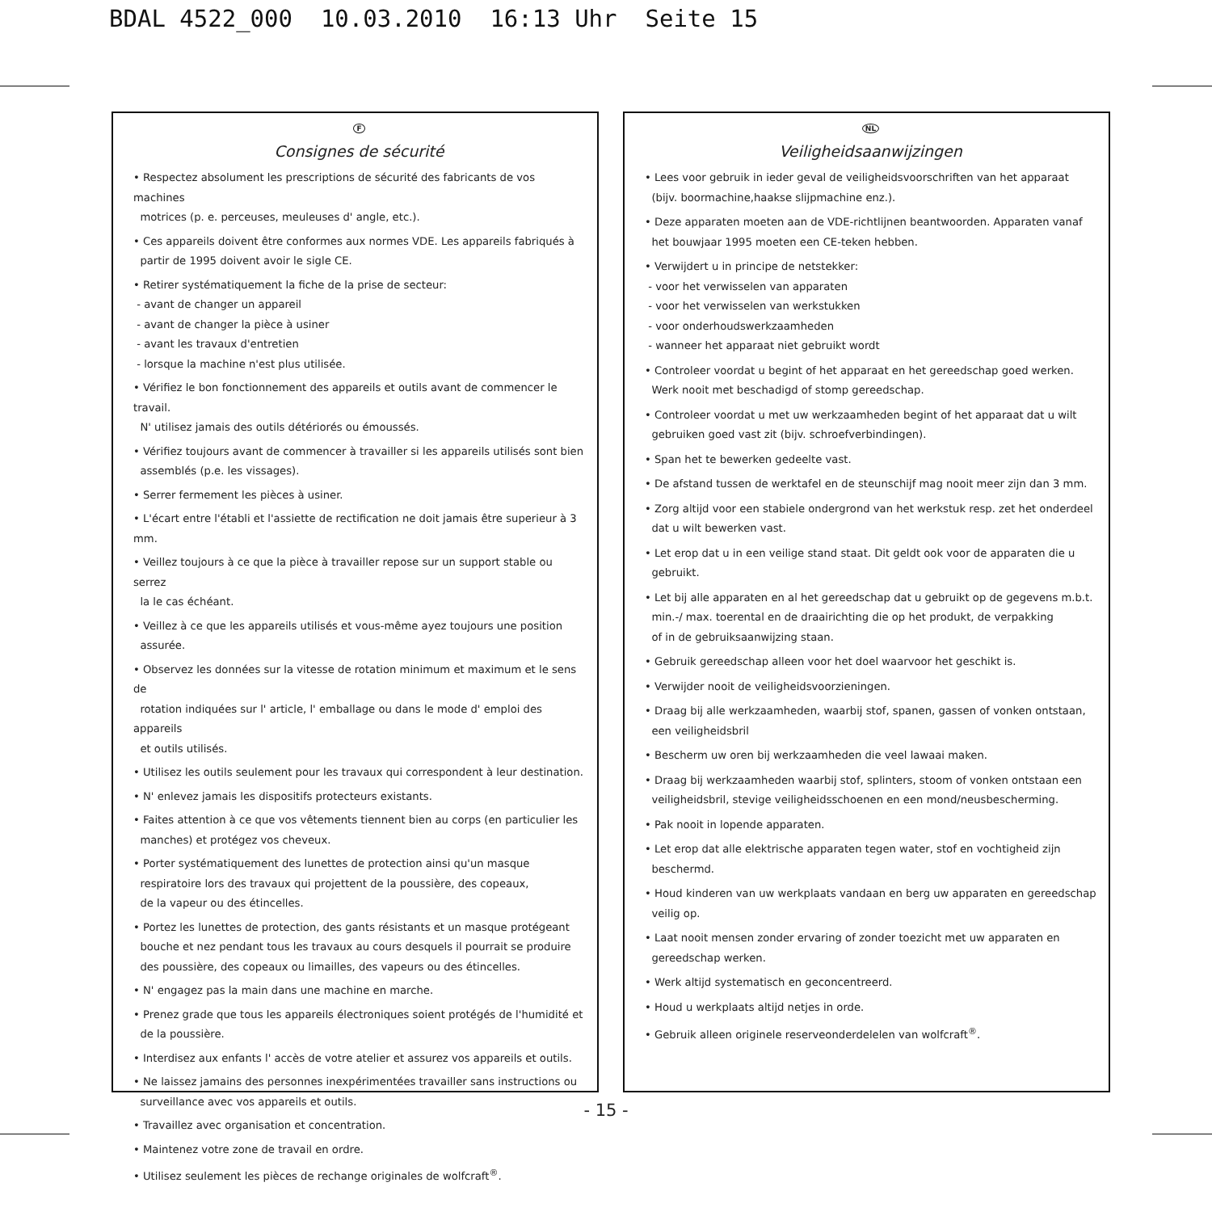BDAL 4522_000 10.03.2010 16:13 Uhr Seite 15
F
Consignes de sécurité
• Respectez absolument les prescriptions de sécurité des fabricants de vos machines
motrices (p. e. perceuses, meuleuses d' angle, etc.).
• Ces appareils doivent être conformes aux normes VDE. Les appareils fabriqués à
partir de 1995 doivent avoir le sigle CE.
• Retirer systématiquement la fiche de la prise de secteur:
- avant de changer un appareil
- avant de changer la pièce à usiner
- avant les travaux d'entretien
- lorsque la machine n'est plus utilisée.
• Vérifiez le bon fonctionnement des appareils et outils avant de commencer le travail.
N' utilisez jamais des outils détériorés ou émoussés.
• Vérifiez toujours avant de commencer à travailler si les appareils utilisés sont bien
assemblés (p.e. les vissages).
• Serrer fermement les pièces à usiner.
• L'écart entre l'établi et l'assiette de rectification ne doit jamais être superieur à 3 mm.
• Veillez toujours à ce que la pièce à travailler repose sur un support stable ou serrez
la le cas échéant.
• Veillez à ce que les appareils utilisés et vous-même ayez toujours une position
assurée.
• Observez les données sur la vitesse de rotation minimum et maximum et le sens de
rotation indiquées sur l' article, l' emballage ou dans le mode d' emploi des appareils
et outils utilisés.
• Utilisez les outils seulement pour les travaux qui correspondent à leur destination.
• N' enlevez jamais les dispositifs protecteurs existants.
• Faites attention à ce que vos vêtements tiennent bien au corps (en particulier les
manches) et protégez vos cheveux.
• Porter systématiquement des lunettes de protection ainsi qu'un masque
respiratoire lors des travaux qui projettent de la poussière, des copeaux,
de la vapeur ou des étincelles.
• Portez les lunettes de protection, des gants résistants et un masque protégeant
bouche et nez pendant tous les travaux au cours desquels il pourrait se produire
des poussière, des copeaux ou limailles, des vapeurs ou des étincelles.
• N' engagez pas la main dans une machine en marche.
• Prenez grade que tous les appareils électroniques soient protégés de l'humidité et
de la poussière.
• Interdisez aux enfants l' accès de votre atelier et assurez vos appareils et outils.
• Ne laissez jamains des personnes inexpérimentées travailler sans instructions ou
surveillance avec vos appareils et outils.
• Travaillez avec organisation et concentration.
• Maintenez votre zone de travail en ordre.
• Utilisez seulement les pièces de rechange originales de wolfcraft<sup>®</sup>.
NL
Veiligheidsaanwijzingen
• Lees voor gebruik in ieder geval de veiligheidsvoorschriften van het apparaat
(bijv. boormachine,haakse slijpmachine enz.).
• Deze apparaten moeten aan de VDE-richtlijnen beantwoorden. Apparaten vanaf
het bouwjaar 1995 moeten een CE-teken hebben.
• Verwijdert u in principe de netstekker:
- voor het verwisselen van apparaten
- voor het verwisselen van werkstukken
- voor onderhoudswerkzaamheden
- wanneer het apparaat niet gebruikt wordt
• Controleer voordat u begint of het apparaat en het gereedschap goed werken.
Werk nooit met beschadigd of stomp gereedschap.
• Controleer voordat u met uw werkzaamheden begint of het apparaat dat u wilt
gebruiken goed vast zit (bijv. schroefverbindingen).
• Span het te bewerken gedeelte vast.
• De afstand tussen de werktafel en de steunschijf mag nooit meer zijn dan 3 mm.
• Zorg altijd voor een stabiele ondergrond van het werkstuk resp. zet het onderdeel
dat u wilt bewerken vast.
• Let erop dat u in een veilige stand staat. Dit geldt ook voor de apparaten die u
gebruikt.
• Let bij alle apparaten en al het gereedschap dat u gebruikt op de gegevens m.b.t.
min.-/ max. toerental en de draairichting die op het produkt, de verpakking
of in de gebruiksaanwijzing staan.
• Gebruik gereedschap alleen voor het doel waarvoor het geschikt is.
• Verwijder nooit de veiligheidsvoorzieningen.
• Draag bij alle werkzaamheden, waarbij stof, spanen, gassen of vonken ontstaan,
een veiligheidsbril
• Bescherm uw oren bij werkzaamheden die veel lawaai maken.
• Draag bij werkzaamheden waarbij stof, splinters, stoom of vonken ontstaan een
veiligheidsbril, stevige veiligheidsschoenen en een mond/neusbescherming.
• Pak nooit in lopende apparaten.
• Let erop dat alle elektrische apparaten tegen water, stof en vochtigheid zijn
beschermd.
• Houd kinderen van uw werkplaats vandaan en berg uw apparaten en gereedschap
veilig op.
• Laat nooit mensen zonder ervaring of zonder toezicht met uw apparaten en
gereedschap werken.
• Werk altijd systematisch en geconcentreerd.
• Houd u werkplaats altijd netjes in orde.
• Gebruik alleen originele reserveonderdelelen van wolfcraft<sup>®</sup>.
- 15 -